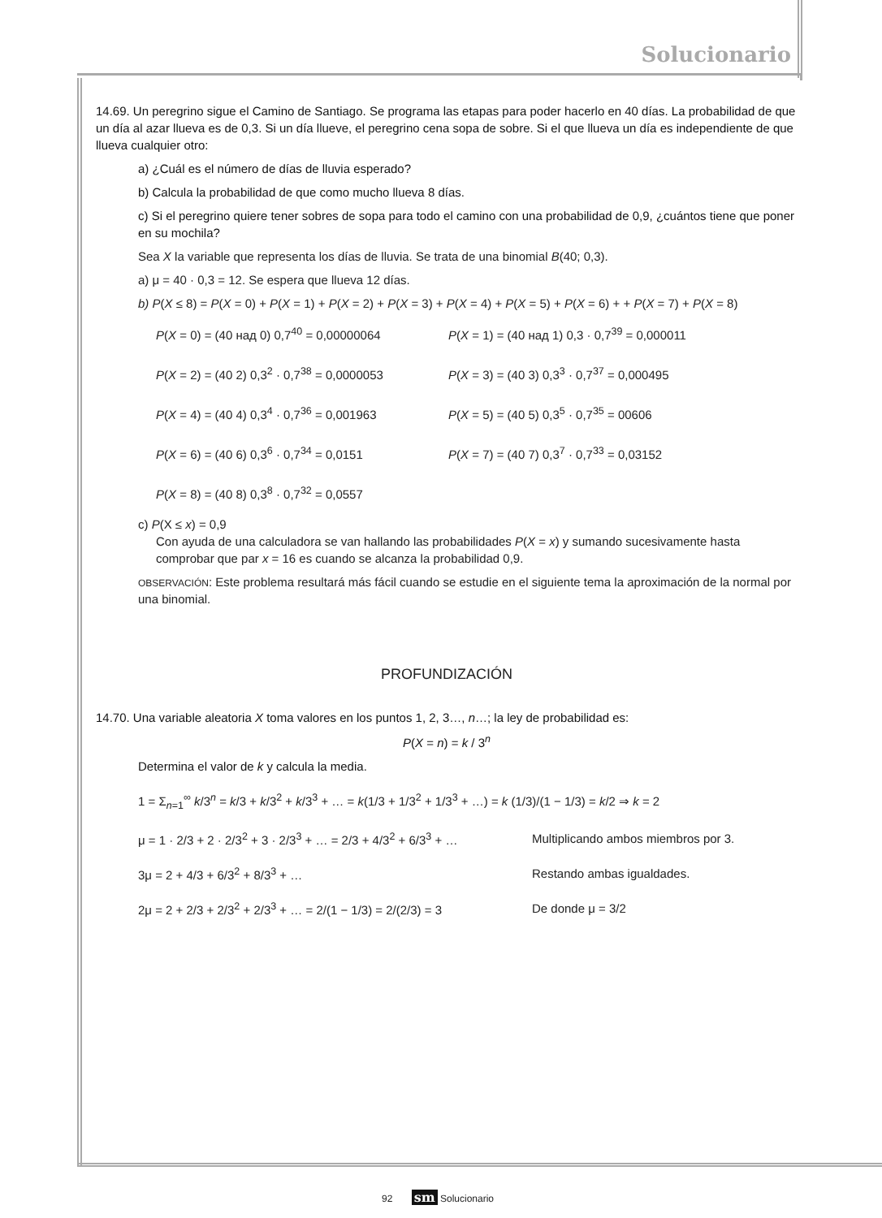Solucionario
14.69. Un peregrino sigue el Camino de Santiago. Se programa las etapas para poder hacerlo en 40 días. La probabilidad de que un día al azar llueva es de 0,3. Si un día llueve, el peregrino cena sopa de sobre. Si el que llueva un día es independiente de que llueva cualquier otro:
a) ¿Cuál es el número de días de lluvia esperado?
b) Calcula la probabilidad de que como mucho llueva 8 días.
c) Si el peregrino quiere tener sobres de sopa para todo el camino con una probabilidad de 0,9, ¿cuántos tiene que poner en su mochila?
Sea X la variable que representa los días de lluvia. Se trata de una binomial B(40; 0,3).
a) μ = 40 · 0,3 = 12. Se espera que llueva 12 días.
b) P(X ≤ 8) = P(X = 0) + P(X = 1) + P(X = 2) + P(X = 3) + P(X = 4) + P(X = 5) + P(X = 6) + + P(X = 7) + P(X = 8)
P(X = 0) = (40 над 0) 0,7<sup>40</sup> = 0,00000064
P(X = 1) = (40 над 1) 0,3 · 0,7<sup>39</sup> = 0,000011
P(X = 2) = (40 2) 0,3<sup>2</sup> · 0,7<sup>38</sup> = 0,0000053
P(X = 3) = (40 3) 0,3<sup>3</sup> · 0,7<sup>37</sup> = 0,000495
P(X = 4) = (40 4) 0,3<sup>4</sup> · 0,7<sup>36</sup> = 0,001963
P(X = 5) = (40 5) 0,3<sup>5</sup> · 0,7<sup>35</sup> = 00606
P(X = 6) = (40 6) 0,3<sup>6</sup> · 0,7<sup>34</sup> = 0,0151
P(X = 7) = (40 7) 0,3<sup>7</sup> · 0,7<sup>33</sup> = 0,03152
P(X = 8) = (40 8) 0,3<sup>8</sup> · 0,7<sup>32</sup> = 0,0557
c) P(X ≤ x) = 0,9
Con ayuda de una calculadora se van hallando las probabilidades P(X = x) y sumando sucesivamente hasta comprobar que par x = 16 es cuando se alcanza la probabilidad 0,9.
OBSERVACIÓN: Este problema resultará más fácil cuando se estudie en el siguiente tema la aproximación de la normal por una binomial.
PROFUNDIZACIÓN
14.70. Una variable aleatoria X toma valores en los puntos 1, 2, 3…, n…; la ley de probabilidad es:
P(X = n) = k / 3<sup>n</sup>
Determina el valor de k y calcula la media.
1 = Σ<sub>n=1</sub><sup>∞</sup> k/3<sup>n</sup> = k/3 + k/3<sup>2</sup> + k/3<sup>3</sup> + … = k(1/3 + 1/3<sup>2</sup> + 1/3<sup>3</sup> + …) = k (1/3)/(1 − 1/3) = k/2 ⇒ k = 2
μ = 1 · 2/3 + 2 · 2/3<sup>2</sup> + 3 · 2/3<sup>3</sup> + … = 2/3 + 4/3<sup>2</sup> + 6/3<sup>3</sup> + …
Multiplicando ambos miembros por 3.
3μ = 2 + 4/3 + 6/3<sup>2</sup> + 8/3<sup>3</sup> + … Restando ambas igualdades.
2μ = 2 + 2/3 + 2/3<sup>2</sup> + 2/3<sup>3</sup> + … = 2/(1 − 1/3) = 2/(2/3) = 3
De donde μ = 3/2
92 sm Solucionario